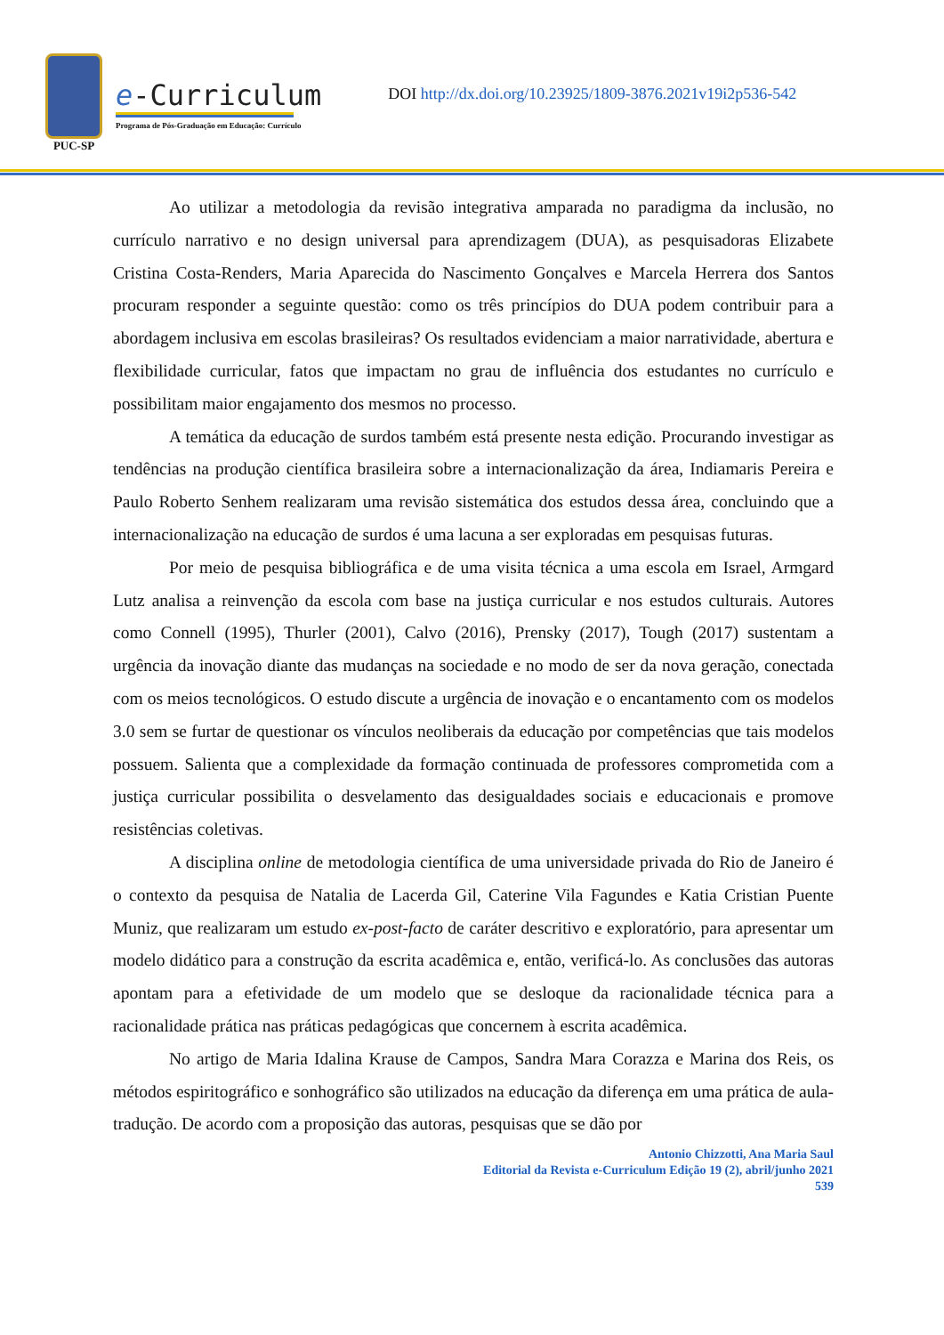PUC-SP
e-Curriculum
Programa de Pós-Graduação em Educação: Currículo
DOI http://dx.doi.org/10.23925/1809-3876.2021v19i2p536-542
Ao utilizar a metodologia da revisão integrativa amparada no paradigma da inclusão, no currículo narrativo e no design universal para aprendizagem (DUA), as pesquisadoras Elizabete Cristina Costa-Renders, Maria Aparecida do Nascimento Gonçalves e Marcela Herrera dos Santos procuram responder a seguinte questão: como os três princípios do DUA podem contribuir para a abordagem inclusiva em escolas brasileiras? Os resultados evidenciam a maior narratividade, abertura e flexibilidade curricular, fatos que impactam no grau de influência dos estudantes no currículo e possibilitam maior engajamento dos mesmos no processo.
A temática da educação de surdos também está presente nesta edição. Procurando investigar as tendências na produção científica brasileira sobre a internacionalização da área, Indiamaris Pereira e Paulo Roberto Senhem realizaram uma revisão sistemática dos estudos dessa área, concluindo que a internacionalização na educação de surdos é uma lacuna a ser exploradas em pesquisas futuras.
Por meio de pesquisa bibliográfica e de uma visita técnica a uma escola em Israel, Armgard Lutz analisa a reinvenção da escola com base na justiça curricular e nos estudos culturais. Autores como Connell (1995), Thurler (2001), Calvo (2016), Prensky (2017), Tough (2017) sustentam a urgência da inovação diante das mudanças na sociedade e no modo de ser da nova geração, conectada com os meios tecnológicos. O estudo discute a urgência de inovação e o encantamento com os modelos 3.0 sem se furtar de questionar os vínculos neoliberais da educação por competências que tais modelos possuem. Salienta que a complexidade da formação continuada de professores comprometida com a justiça curricular possibilita o desvelamento das desigualdades sociais e educacionais e promove resistências coletivas.
A disciplina online de metodologia científica de uma universidade privada do Rio de Janeiro é o contexto da pesquisa de Natalia de Lacerda Gil, Caterine Vila Fagundes e Katia Cristian Puente Muniz, que realizaram um estudo ex-post-facto de caráter descritivo e exploratório, para apresentar um modelo didático para a construção da escrita acadêmica e, então, verificá-lo. As conclusões das autoras apontam para a efetividade de um modelo que se desloque da racionalidade técnica para a racionalidade prática nas práticas pedagógicas que concernem à escrita acadêmica.
No artigo de Maria Idalina Krause de Campos, Sandra Mara Corazza e Marina dos Reis, os métodos espiritográfico e sonhográfico são utilizados na educação da diferença em uma prática de aula-tradução. De acordo com a proposição das autoras, pesquisas que se dão por
Antonio Chizzotti, Ana Maria Saul
Editorial da Revista e-Curriculum Edição 19 (2), abril/junho 2021
539